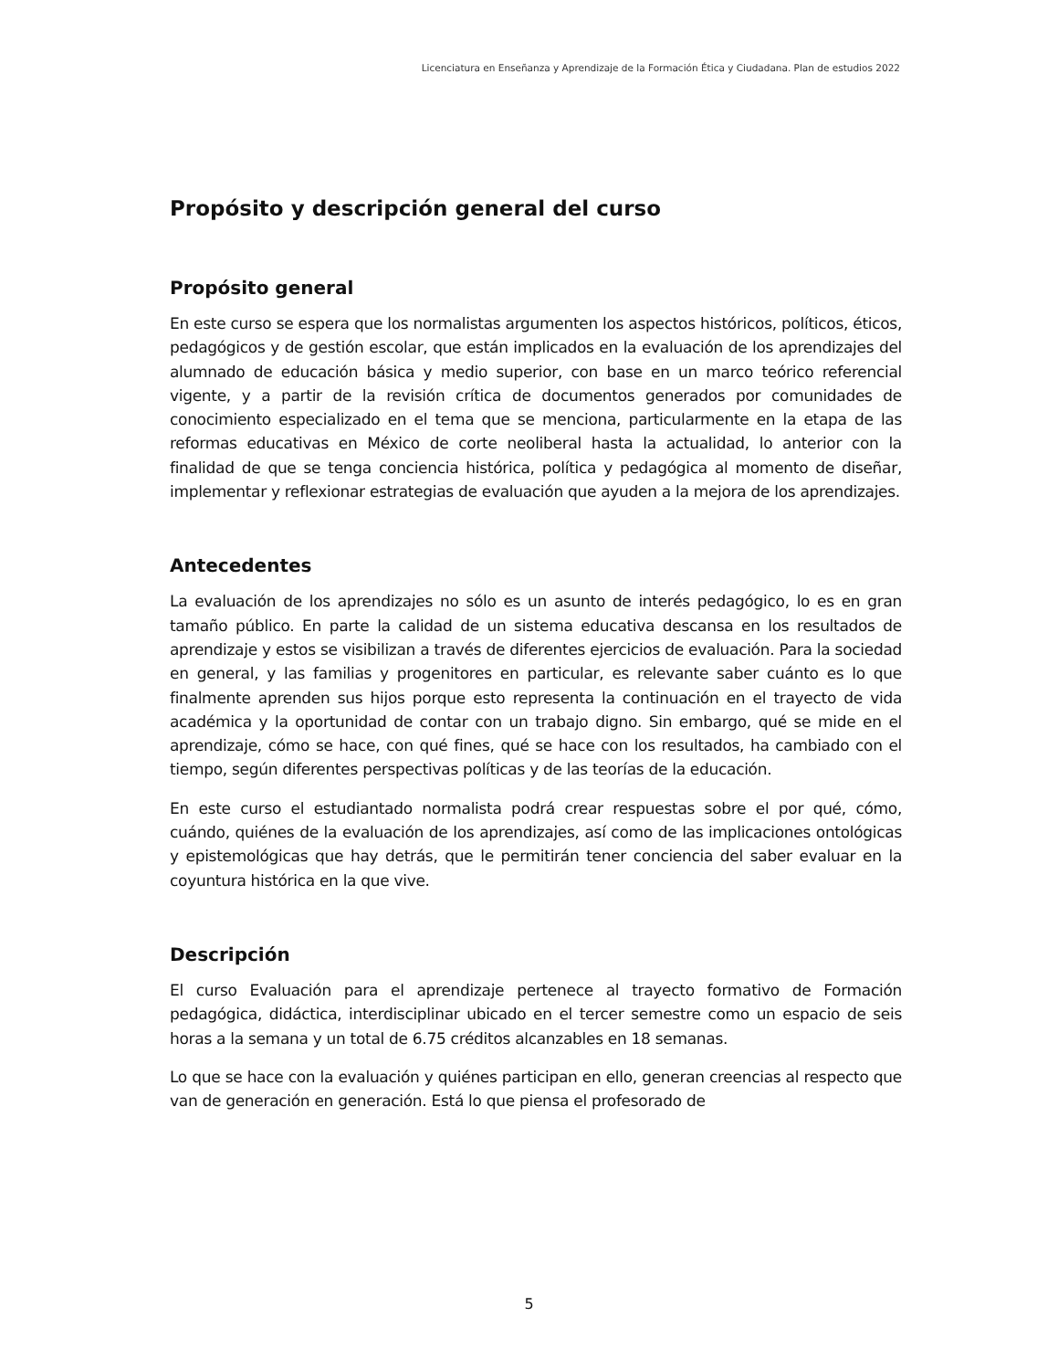Licenciatura en Enseñanza y Aprendizaje de la Formación Ética y Ciudadana. Plan de estudios 2022
Propósito y descripción general del curso
Propósito general
En este curso se espera que los normalistas argumenten los aspectos históricos, políticos, éticos, pedagógicos y de gestión escolar, que están implicados en la evaluación de los aprendizajes del alumnado de educación básica y medio superior, con base en un marco teórico referencial vigente, y a partir de la revisión crítica de documentos generados por comunidades de conocimiento especializado en el tema que se menciona, particularmente en la etapa de las reformas educativas en México de corte neoliberal hasta la actualidad, lo anterior con la finalidad de que se tenga conciencia histórica, política y pedagógica al momento de diseñar, implementar y reflexionar estrategias de evaluación que ayuden a la mejora de los aprendizajes.
Antecedentes
La evaluación de los aprendizajes no sólo es un asunto de interés pedagógico, lo es en gran tamaño público. En parte la calidad de un sistema educativa descansa en los resultados de aprendizaje y estos se visibilizan a través de diferentes ejercicios de evaluación. Para la sociedad en general, y las familias y progenitores en particular, es relevante saber cuánto es lo que finalmente aprenden sus hijos porque esto representa la continuación en el trayecto de vida académica y la oportunidad de contar con un trabajo digno. Sin embargo, qué se mide en el aprendizaje, cómo se hace, con qué fines, qué se hace con los resultados, ha cambiado con el tiempo, según diferentes perspectivas políticas y de las teorías de la educación.
En este curso el estudiantado normalista podrá crear respuestas sobre el por qué, cómo, cuándo, quiénes de la evaluación de los aprendizajes, así como de las implicaciones ontológicas y epistemológicas que hay detrás, que le permitirán tener conciencia del saber evaluar en la coyuntura histórica en la que vive.
Descripción
El curso Evaluación para el aprendizaje pertenece al trayecto formativo de Formación pedagógica, didáctica, interdisciplinar ubicado en el tercer semestre como un espacio de seis horas a la semana y un total de 6.75 créditos alcanzables en 18 semanas.
Lo que se hace con la evaluación y quiénes participan en ello, generan creencias al respecto que van de generación en generación. Está lo que piensa el profesorado de
5